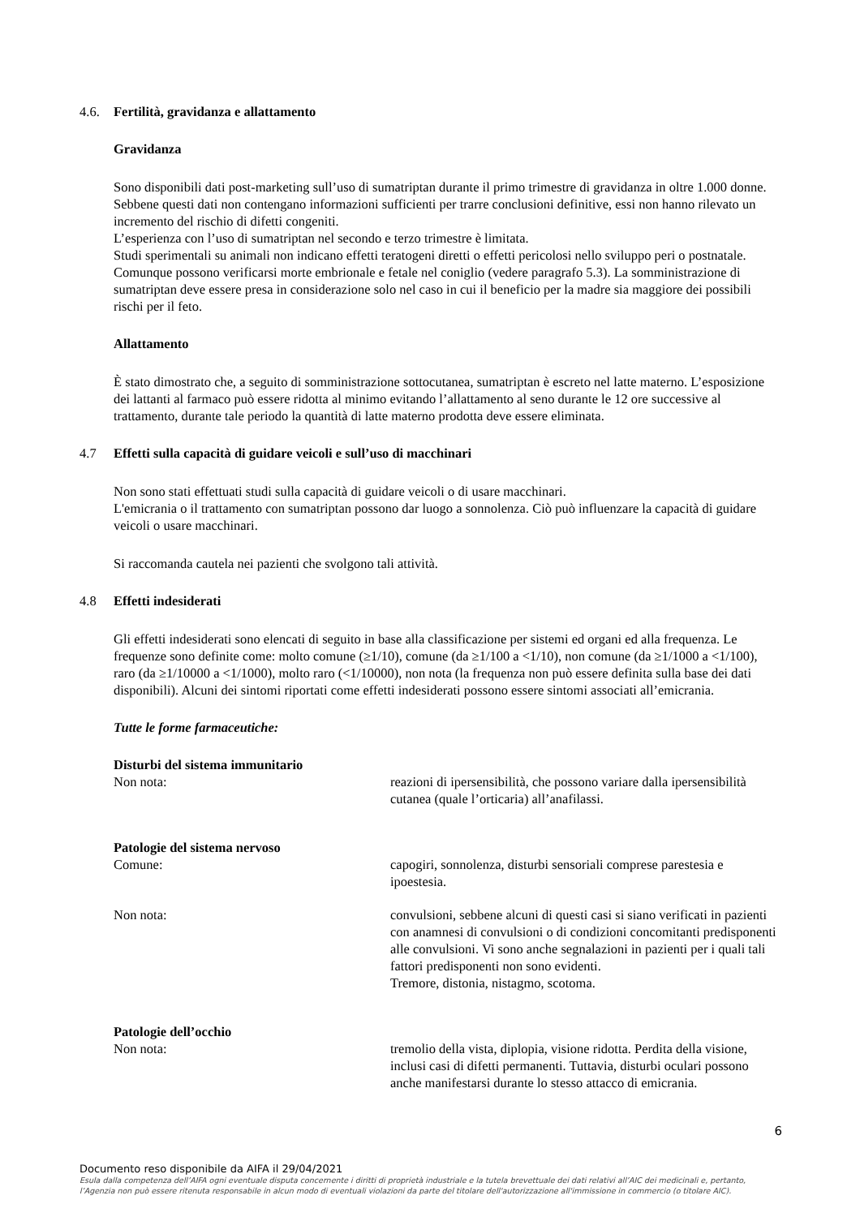4.6. Fertilità, gravidanza e allattamento
Gravidanza
Sono disponibili dati post-marketing sull’uso di sumatriptan durante il primo trimestre di gravidanza in oltre 1.000 donne. Sebbene questi dati non contengano informazioni sufficienti per trarre conclusioni definitive, essi non hanno rilevato un incremento del rischio di difetti congeniti.
L’esperienza con l’uso di sumatriptan nel secondo e terzo trimestre è limitata.
Studi sperimentali su animali non indicano effetti teratogeni diretti o effetti pericolosi nello sviluppo peri o postnatale. Comunque possono verificarsi morte embrionale e fetale nel coniglio (vedere paragrafo 5.3). La somministrazione di sumatriptan deve essere presa in considerazione solo nel caso in cui il beneficio per la madre sia maggiore dei possibili rischi per il feto.
Allattamento
È stato dimostrato che, a seguito di somministrazione sottocutanea, sumatriptan è escreto nel latte materno. L’esposizione dei lattanti al farmaco può essere ridotta al minimo evitando l’allattamento al seno durante le 12 ore successive al trattamento, durante tale periodo la quantità di latte materno prodotta deve essere eliminata.
4.7 Effetti sulla capacità di guidare veicoli e sull’uso di macchinari
Non sono stati effettuati studi sulla capacità di guidare veicoli o di usare macchinari.
L'emicrania o il trattamento con sumatriptan possono dar luogo a sonnolenza. Ciò può influenzare la capacità di guidare veicoli o usare macchinari.
Si raccomanda cautela nei pazienti che svolgono tali attività.
4.8 Effetti indesiderati
Gli effetti indesiderati sono elencati di seguito in base alla classificazione per sistemi ed organi ed alla frequenza. Le frequenze sono definite come: molto comune (≥1/10), comune (da ≥1/100 a <1/10), non comune (da ≥1/1000 a <1/100), raro (da ≥1/10000 a <1/1000), molto raro (<1/10000), non nota (la frequenza non può essere definita sulla base dei dati disponibili). Alcuni dei sintomi riportati come effetti indesiderati possono essere sintomi associati all’emicrania.
Tutte le forme farmaceutiche:
Disturbi del sistema immunitario
Non nota: reazioni di ipersensibilità, che possono variare dalla ipersensibilità cutanea (quale l’orticaria) all’anafilassi.
Patologie del sistema nervoso
Comune: capogiri, sonnolenza, disturbi sensoriali comprese parestesia e ipoestesia.
Non nota: convulsioni, sebbene alcuni di questi casi si siano verificati in pazienti con anamnesi di convulsioni o di condizioni concomitanti predisponenti alle convulsioni. Vi sono anche segnalazioni in pazienti per i quali tali fattori predisponenti non sono evidenti.
Tremore, distonia, nistagmo, scotoma.
Patologie dell’occhio
Non nota: tremolio della vista, diplopia, visione ridotta. Perdita della visione, inclusi casi di difetti permanenti. Tuttavia, disturbi oculari possono anche manifestarsi durante lo stesso attacco di emicrania.
6
Documento reso disponibile da AIFA il 29/04/2021
Esula dalla competenza dell’AIFA ogni eventuale disputa concernente i diritti di proprietà industriale e la tutela brevettuale dei dati relativi all’AIC dei medicinali e, pertanto, l’Agenzia non può essere ritenuta responsabile in alcun modo di eventuali violazioni da parte del titolare dell'autorizzazione all'immissione in commercio (o titolare AIC).